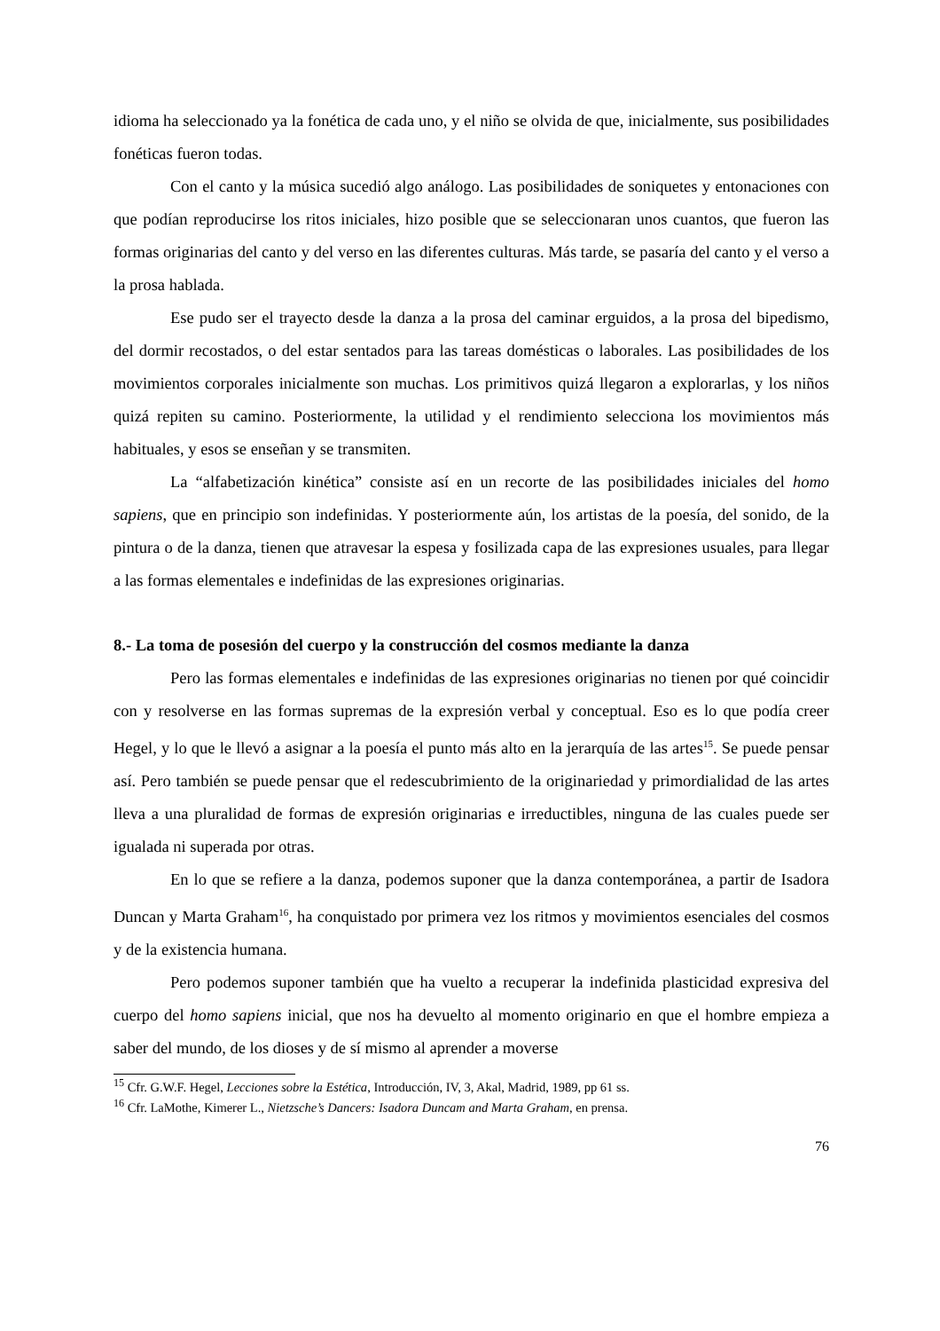idioma ha seleccionado ya la fonética de cada uno, y el niño se olvida de que, inicialmente, sus posibilidades fonéticas fueron todas.
Con el canto y la música sucedió algo análogo. Las posibilidades de soniquetes y entonaciones con que podían reproducirse los ritos iniciales, hizo posible que se seleccionaran unos cuantos, que fueron las formas originarias del canto y del verso en las diferentes culturas. Más tarde, se pasaría del canto y el verso a la prosa hablada.
Ese pudo ser el trayecto desde la danza a la prosa del caminar erguidos, a la prosa del bipedismo, del dormir recostados, o del estar sentados para las tareas domésticas o laborales. Las posibilidades de los movimientos corporales inicialmente son muchas. Los primitivos quizá llegaron a explorarlas, y los niños quizá repiten su camino. Posteriormente, la utilidad y el rendimiento selecciona los movimientos más habituales, y esos se enseñan y se transmiten.
La “alfabetización kinética” consiste así en un recorte de las posibilidades iniciales del homo sapiens, que en principio son indefinidas. Y posteriormente aún, los artistas de la poesía, del sonido, de la pintura o de la danza, tienen que atravesar la espesa y fosilizada capa de las expresiones usuales, para llegar a las formas elementales e indefinidas de las expresiones originarias.
8.- La toma de posesión del cuerpo y la construcción del cosmos mediante la danza
Pero las formas elementales e indefinidas de las expresiones originarias no tienen por qué coincidir con y resolverse en las formas supremas de la expresión verbal y conceptual. Eso es lo que podía creer Hegel, y lo que le llevó a asignar a la poesía el punto más alto en la jerarquía de las artes<sup>15</sup>. Se puede pensar así. Pero también se puede pensar que el redescubrimiento de la originariedad y primordialidad de las artes lleva a una pluralidad de formas de expresión originarias e irreductibles, ninguna de las cuales puede ser igualada ni superada por otras.
En lo que se refiere a la danza, podemos suponer que la danza contemporánea, a partir de Isadora Duncan y Marta Graham<sup>16</sup>, ha conquistado por primera vez los ritmos y movimientos esenciales del cosmos y de la existencia humana.
Pero podemos suponer también que ha vuelto a recuperar la indefinida plasticidad expresiva del cuerpo del homo sapiens inicial, que nos ha devuelto al momento originario en que el hombre empieza a saber del mundo, de los dioses y de sí mismo al aprender a moverse
<sup>15</sup> Cfr. G.W.F. Hegel, Lecciones sobre la Estética, Introducción, IV, 3, Akal, Madrid, 1989, pp 61 ss.
<sup>16</sup> Cfr. LaMothe, Kimerer L., Nietzsche’s Dancers: Isadora Duncam and Marta Graham, en prensa.
76